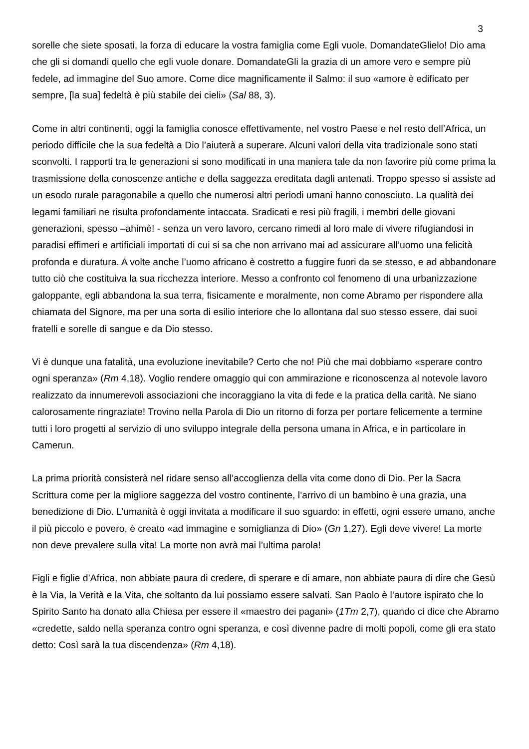3
sorelle che siete sposati, la forza di educare la vostra famiglia come Egli vuole. DomandateGlielo! Dio ama che gli si domandi quello che egli vuole donare. DomandateGli la grazia di un amore vero e sempre più fedele, ad immagine del Suo amore. Come dice magnificamente il Salmo: il suo «amore è edificato per sempre, [la sua] fedeltà è più stabile dei cieli» (Sal 88, 3).
Come in altri continenti, oggi la famiglia conosce effettivamente, nel vostro Paese e nel resto dell’Africa, un periodo difficile che la sua fedeltà a Dio l’aiuterà a superare. Alcuni valori della vita tradizionale sono stati sconvolti. I rapporti tra le generazioni si sono modificati in una maniera tale da non favorire più come prima la trasmissione della conoscenze antiche e della saggezza ereditata dagli antenati. Troppo spesso si assiste ad un esodo rurale paragonabile a quello che numerosi altri periodi umani hanno conosciuto. La qualità dei legami familiari ne risulta profondamente intaccata. Sradicati e resi più fragili, i membri delle giovani generazioni, spesso –ahimè! - senza un vero lavoro, cercano rimedi al loro male di vivere rifugiandosi in paradisi effimeri e artificiali importati di cui si sa che non arrivano mai ad assicurare all’uomo una felicità profonda e duratura. A volte anche l’uomo africano è costretto a fuggire fuori da se stesso, e ad abbandonare tutto ciò che costituiva la sua ricchezza interiore. Messo a confronto col fenomeno di una urbanizzazione galoppante, egli abbandona la sua terra, fisicamente e moralmente, non come Abramo per rispondere alla chiamata del Signore, ma per una sorta di esilio interiore che lo allontana dal suo stesso essere, dai suoi fratelli e sorelle di sangue e da Dio stesso.
Vi è dunque una fatalità, una evoluzione inevitabile? Certo che no! Più che mai dobbiamo «sperare contro ogni speranza» (Rm 4,18). Voglio rendere omaggio qui con ammirazione e riconoscenza al notevole lavoro realizzato da innumerevoli associazioni che incoraggiano la vita di fede e la pratica della carità. Ne siano calorosamente ringraziate! Trovino nella Parola di Dio un ritorno di forza per portare felicemente a termine tutti i loro progetti al servizio di uno sviluppo integrale della persona umana in Africa, e in particolare in Camerun.
La prima priorità consisterà nel ridare senso all’accoglienza della vita come dono di Dio. Per la Sacra Scrittura come per la migliore saggezza del vostro continente, l’arrivo di un bambino è una grazia, una benedizione di Dio. L’umanità è oggi invitata a modificare il suo sguardo: in effetti, ogni essere umano, anche il più piccolo e povero, è creato «ad immagine e somiglianza di Dio» (Gn 1,27). Egli deve vivere! La morte non deve prevalere sulla vita! La morte non avrà mai l’ultima parola!
Figli e figlie d’Africa, non abbiate paura di credere, di sperare e di amare, non abbiate paura di dire che Gesù è la Via, la Verità e la Vita, che soltanto da lui possiamo essere salvati. San Paolo è l’autore ispirato che lo Spirito Santo ha donato alla Chiesa per essere il «maestro dei pagani» (1Tm 2,7), quando ci dice che Abramo «credette, saldo nella speranza contro ogni speranza, e così divenne padre di molti popoli, come gli era stato detto: Così sarà la tua discendenza» (Rm 4,18).